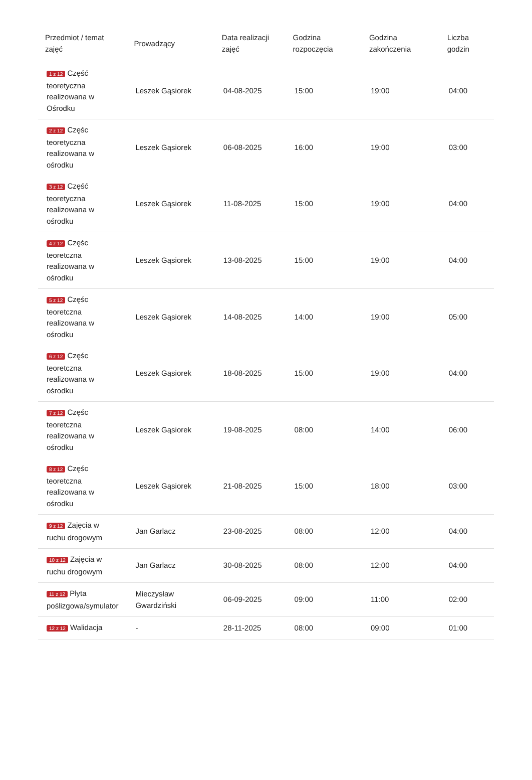| Przedmiot / temat zajęć | Prowadzący | Data realizacji zajęć | Godzina rozpoczęcia | Godzina zakończenia | Liczba godzin |
| --- | --- | --- | --- | --- | --- |
| 1 z 12 Część teoretyczna realizowana w Ośrodku | Leszek Gąsiorek | 04-08-2025 | 15:00 | 19:00 | 04:00 |
| 2 z 12 Częśc teoretyczna realizowana w ośrodku | Leszek Gąsiorek | 06-08-2025 | 16:00 | 19:00 | 03:00 |
| 3 z 12 Część teoretyczna realizowana w ośrodku | Leszek Gąsiorek | 11-08-2025 | 15:00 | 19:00 | 04:00 |
| 4 z 12 Częśc teoretczna realizowana w ośrodku | Leszek Gąsiorek | 13-08-2025 | 15:00 | 19:00 | 04:00 |
| 5 z 12 Częśc teoretczna realizowana w ośrodku | Leszek Gąsiorek | 14-08-2025 | 14:00 | 19:00 | 05:00 |
| 6 z 12 Częśc teoretczna realizowana w ośrodku | Leszek Gąsiorek | 18-08-2025 | 15:00 | 19:00 | 04:00 |
| 7 z 12 Częśc teoretczna realizowana w ośrodku | Leszek Gąsiorek | 19-08-2025 | 08:00 | 14:00 | 06:00 |
| 8 z 12 Częśc teoretczna realizowana w ośrodku | Leszek Gąsiorek | 21-08-2025 | 15:00 | 18:00 | 03:00 |
| 9 z 12 Zajęcia w ruchu drogowym | Jan Garlacz | 23-08-2025 | 08:00 | 12:00 | 04:00 |
| 10 z 12 Zajęcia w ruchu drogowym | Jan Garlacz | 30-08-2025 | 08:00 | 12:00 | 04:00 |
| 11 z 12 Płyta poślizgowa/symulator | Mieczysław Gwardziński | 06-09-2025 | 09:00 | 11:00 | 02:00 |
| 12 z 12 Walidacja | - | 28-11-2025 | 08:00 | 09:00 | 01:00 |